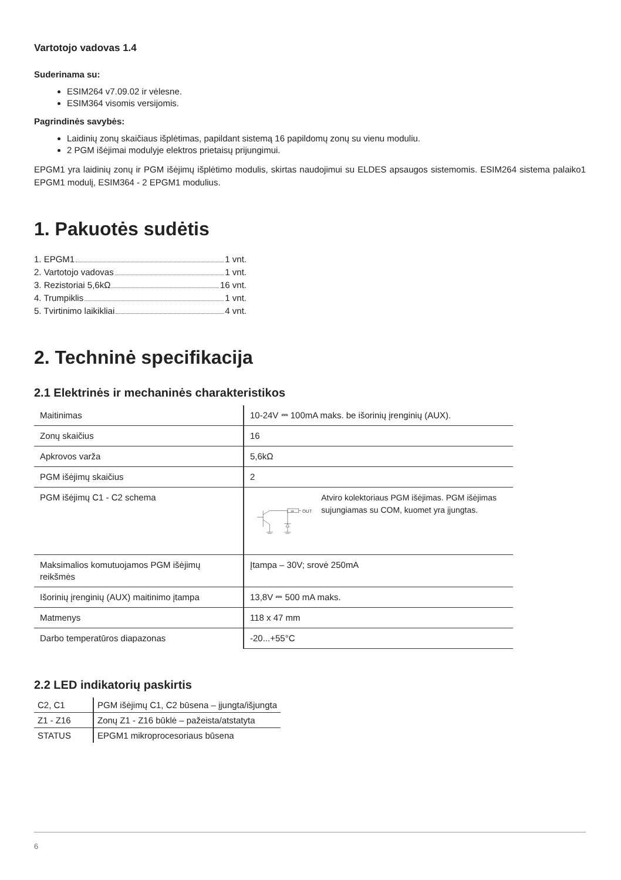Vartotojo vadovas 1.4
Suderinama su:
ESIM264 v7.09.02 ir vėlesne.
ESIM364 visomis versijomis.
Pagrindinės savybės:
Laidinių zonų skaičiaus išplėtimas, papildant sistemą 16 papildomų zonų su vienu moduliu.
2 PGM išėjimai modulyje elektros prietaisų prijungimui.
EPGM1 yra laidinių zonų ir PGM išėjimų išplėtimo modulis, skirtas naudojimui su ELDES apsaugos sistemomis. ESIM264 sistema palaiko1 EPGM1 modulį, ESIM364 - 2 EPGM1 modulius.
1. Pakuotės sudėtis
1. EPGM1 1 vnt.
2. Vartotojo vadovas 1 vnt.
3. Rezistoriai 5,6kΩ 16 vnt.
4. Trumpiklis 1 vnt.
5. Tvirtinimo laikikliai 4 vnt.
2. Techninė specifikacija
2.1 Elektrinės ir mechaninės charakteristikos
| Maitinimas | 10-24V ⎓ 100mA maks. be išorinių įrenginių (AUX). |
| Zonų skaičius | 16 |
| Apkrovos varža | 5,6kΩ |
| PGM išėjimų skaičius | 2 |
| PGM išėjimų C1 - C2 schema | 1R OUT Atviro kolektoriaus PGM išėjimas. PGM išėjimas sujungiamas su COM, kuomet yra įjungtas. |
| Maksimalios komutuojamos PGM išėjimų reikšmės | Įtampa – 30V; srovė 250mA |
| Išorinių įrenginių (AUX) maitinimo įtampa | 13,8V ⎓ 500 mA maks. |
| Matmenys | 118 x 47 mm |
| Darbo temperatūros diapazonas | -20...+55°C |
2.2 LED indikatorių paskirtis
| C2, C1 | PGM išėjimų C1, C2 būsena – įjungta/išjungta |
| Z1 - Z16 | Zonų Z1 - Z16 būklė – pažeista/atstatyta |
| STATUS | EPGM1 mikroprocesoriaus būsena |
6